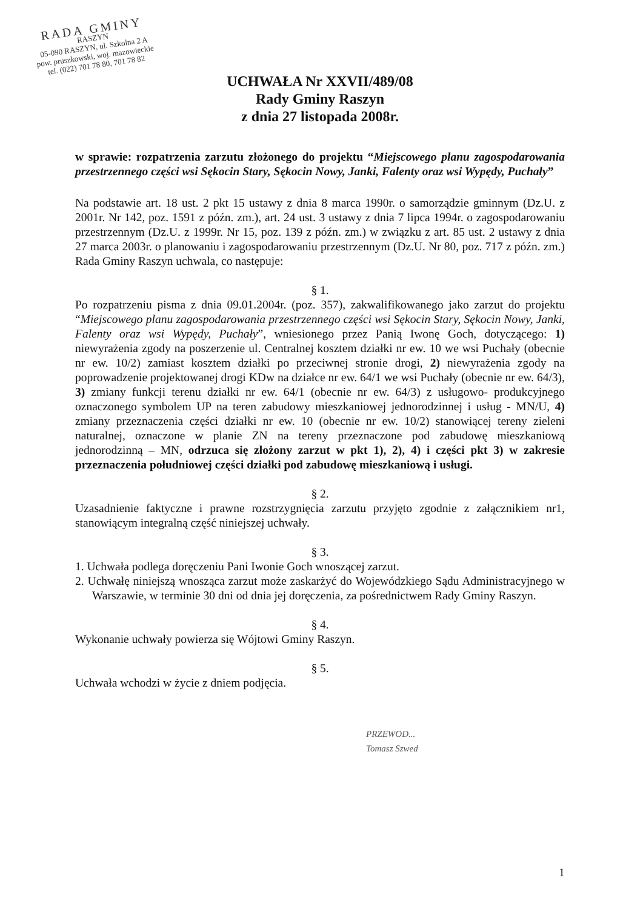RADA GMINY
RASZYN
05-090 RASZYN, ul. Szkolna 2 A
pow. pruszkowski, woj. mazowieckie
tel. (022) 701 78 80, 701 78 82
UCHWAŁA Nr XXVII/489/08
Rady Gminy Raszyn
z dnia 27 listopada 2008r.
w sprawie: rozpatrzenia zarzutu złożonego do projektu “Miejscowego planu zagospodarowania przestrzennego części wsi Sękocin Stary, Sękocin Nowy, Janki, Falenty oraz wsi Wypędy, Puchały”
Na podstawie art. 18 ust. 2 pkt 15 ustawy z dnia 8 marca 1990r. o samorządzie gminnym (Dz.U. z 2001r. Nr 142, poz. 1591 z późn. zm.), art. 24 ust. 3 ustawy z dnia 7 lipca 1994r. o zagospodarowaniu przestrzennym (Dz.U. z 1999r. Nr 15, poz. 139 z późn. zm.) w związku z art. 85 ust. 2 ustawy z dnia 27 marca 2003r. o planowaniu i zagospodarowaniu przestrzennym (Dz.U. Nr 80, poz. 717 z późn. zm.) Rada Gminy Raszyn uchwala, co następuje:
§ 1.
Po rozpatrzeniu pisma z dnia 09.01.2004r. (poz. 357), zakwalifikowanego jako zarzut do projektu “Miejscowego planu zagospodarowania przestrzennego części wsi Sękocin Stary, Sękocin Nowy, Janki, Falenty oraz wsi Wypędy, Puchały”, wniesionego przez Panią Iwonę Goch, dotyczącego: 1) niewyrażenia zgody na poszerzenie ul. Centralnej kosztem działki nr ew. 10 we wsi Puchały (obecnie nr ew. 10/2) zamiast kosztem działki po przeciwnej stronie drogi, 2) niewyrażenia zgody na poprowadzenie projektowanej drogi KDw na działce nr ew. 64/1 we wsi Puchały (obecnie nr ew. 64/3), 3) zmiany funkcji terenu działki nr ew. 64/1 (obecnie nr ew. 64/3) z usługowo- produkcyjnego oznaczonego symbolem UP na teren zabudowy mieszkaniowej jednorodzinnej i usług - MN/U, 4) zmiany przeznaczenia części działki nr ew. 10 (obecnie nr ew. 10/2) stanowiącej tereny zieleni naturalnej, oznaczone w planie ZN na tereny przeznaczone pod zabudowę mieszkaniową jednorodzinną – MN, odrzuca się złożony zarzut w pkt 1), 2), 4) i części pkt 3) w zakresie przeznaczenia południowej części działki pod zabudowę mieszkaniową i usługi.
§ 2.
Uzasadnienie faktyczne i prawne rozstrzygnięcia zarzutu przyjęto zgodnie z załącznikiem nr1, stanowiącym integralną część niniejszej uchwały.
§ 3.
1. Uchwała podlega doręczeniu Pani Iwonie Goch wnoszącej zarzut.
2. Uchwałę niniejszą wnosząca zarzut może zaskarżyć do Wojewódzkiego Sądu Administracyjnego w Warszawie, w terminie 30 dni od dnia jej doręczenia, za pośrednictwem Rady Gminy Raszyn.
§ 4.
Wykonanie uchwały powierza się Wójtowi Gminy Raszyn.
§ 5.
Uchwała wchodzi w życie z dniem podjęcia.
PRZEWOD...
Tomasz Szwed
1